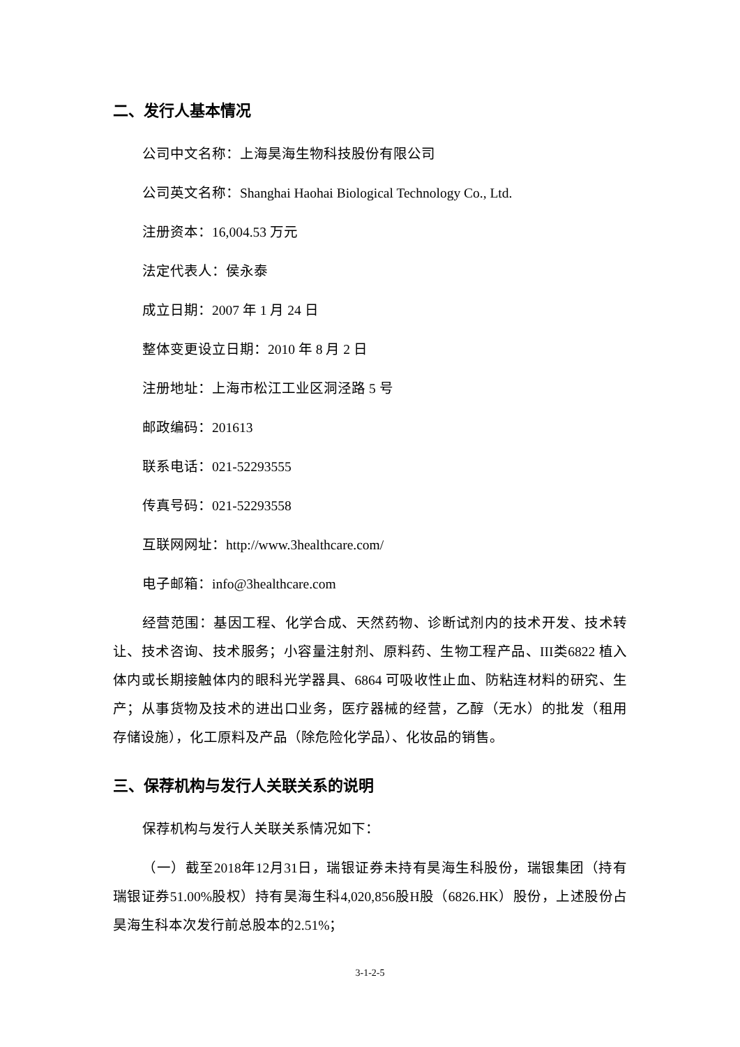二、发行人基本情况
公司中文名称：上海昊海生物科技股份有限公司
公司英文名称：Shanghai Haohai Biological Technology Co., Ltd.
注册资本：16,004.53 万元
法定代表人：侯永泰
成立日期：2007 年 1 月 24 日
整体变更设立日期：2010 年 8 月 2 日
注册地址：上海市松江工业区洞泾路 5 号
邮政编码：201613
联系电话：021-52293555
传真号码：021-52293558
互联网网址：http://www.3healthcare.com/
电子邮箱：info@3healthcare.com
经营范围：基因工程、化学合成、天然药物、诊断试剂内的技术开发、技术转让、技术咨询、技术服务；小容量注射剂、原料药、生物工程产品、III类6822 植入体内或长期接触体内的眼科光学器具、6864 可吸收性止血、防粘连材料的研究、生产；从事货物及技术的进出口业务，医疗器械的经营，乙醇（无水）的批发（租用存储设施），化工原料及产品（除危险化学品）、化妆品的销售。
三、保荐机构与发行人关联关系的说明
保荐机构与发行人关联关系情况如下：
（一）截至2018年12月31日，瑞银证券未持有昊海生科股份，瑞银集团（持有瑞银证券51.00%股权）持有昊海生科4,020,856股H股（6826.HK）股份，上述股份占昊海生科本次发行前总股本的2.51%；
3-1-2-5